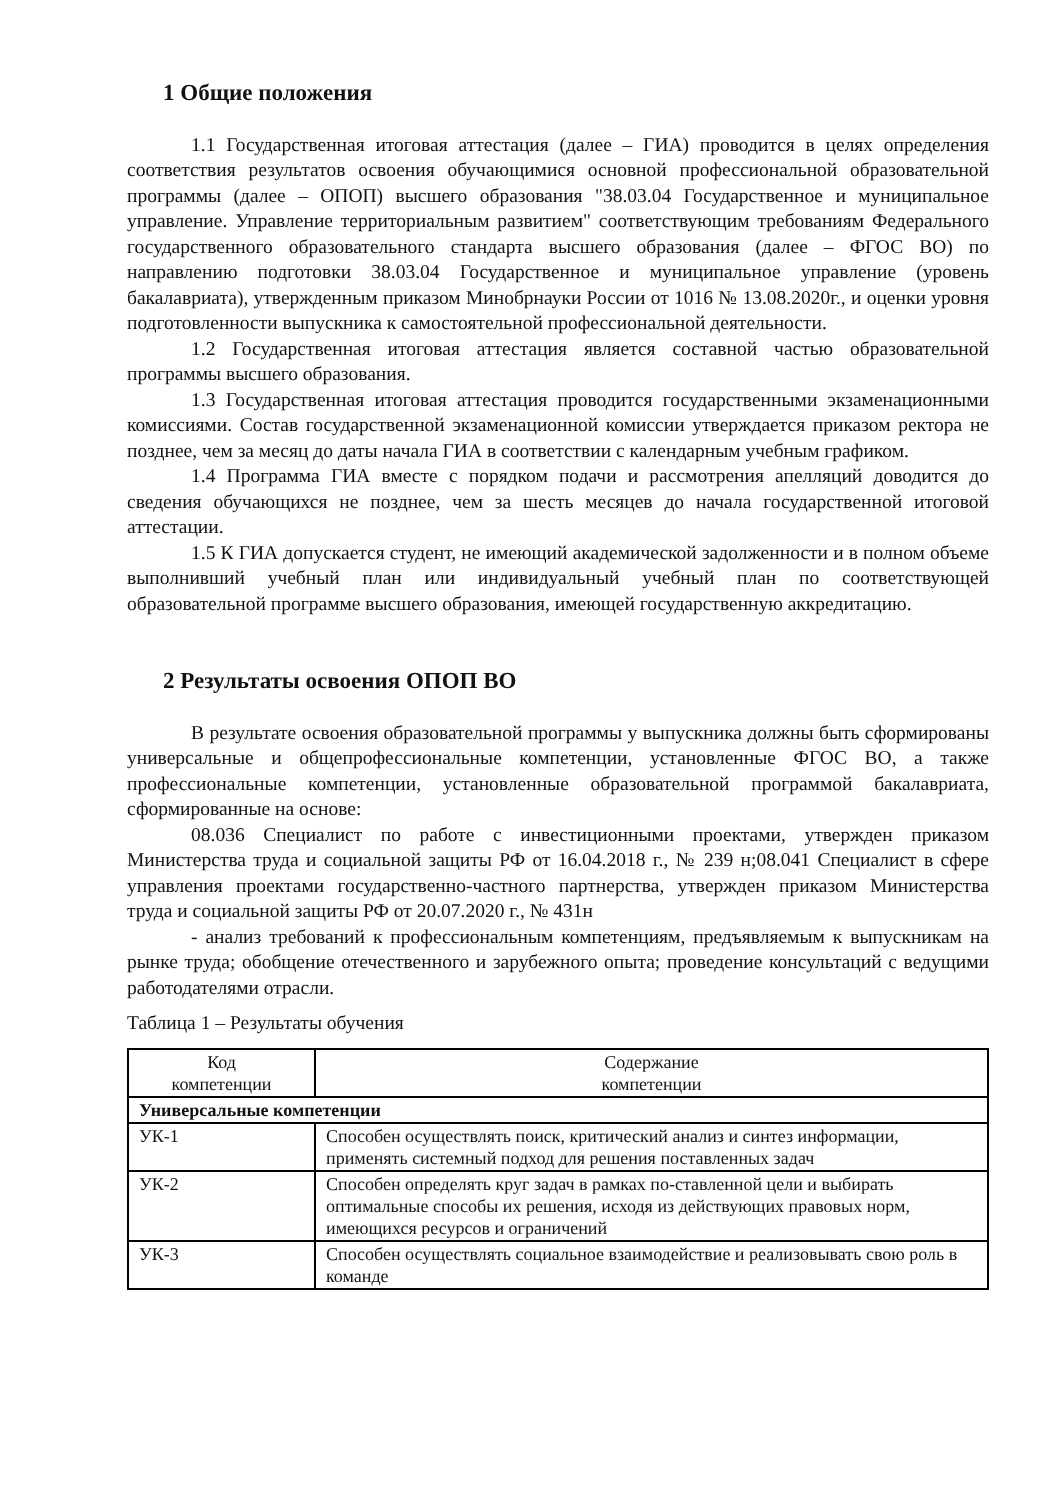1 Общие положения
1.1 Государственная итоговая аттестация (далее – ГИА) проводится в целях определения соответствия результатов освоения обучающимися основной профессиональной образовательной программы (далее – ОПОП) высшего образования "38.03.04 Государственное и муниципальное управление. Управление территориальным развитием" соответствующим требованиям Федерального государственного образовательного стандарта высшего образования (далее – ФГОС ВО) по направлению подготовки 38.03.04 Государственное и муниципальное управление (уровень бакалавриата), утвержденным приказом Минобрнауки России от 1016 № 13.08.2020г., и оценки уровня подготовленности выпускника к самостоятельной профессиональной деятельности.
1.2 Государственная итоговая аттестация является составной частью образовательной программы высшего образования.
1.3 Государственная итоговая аттестация проводится государственными экзаменационными комиссиями. Состав государственной экзаменационной комиссии утверждается приказом ректора не позднее, чем за месяц до даты начала ГИА в соответствии с календарным учебным графиком.
1.4 Программа ГИА вместе с порядком подачи и рассмотрения апелляций доводится до сведения обучающихся не позднее, чем за шесть месяцев до начала государственной итоговой аттестации.
1.5 К ГИА допускается студент, не имеющий академической задолженности и в полном объеме выполнивший учебный план или индивидуальный учебный план по соответствующей образовательной программе высшего образования, имеющей государственную аккредитацию.
2 Результаты освоения ОПОП ВО
В результате освоения образовательной программы у выпускника должны быть сформированы универсальные и общепрофессиональные компетенции, установленные ФГОС ВО, а также профессиональные компетенции, установленные образовательной программой бакалавриата, сформированные на основе:
08.036 Специалист по работе с инвестиционными проектами, утвержден приказом Министерства труда и социальной защиты РФ от 16.04.2018 г., № 239 н;08.041 Специалист в сфере управления проектами государственно-частного партнерства, утвержден приказом Министерства труда и социальной защиты РФ от 20.07.2020 г., № 431н
- анализ требований к профессиональным компетенциям, предъявляемым к выпускникам на рынке труда; обобщение отечественного и зарубежного опыта; проведение консультаций с ведущими работодателями отрасли.
Таблица 1 – Результаты обучения
| Код компетенции | Содержание компетенции |
| --- | --- |
| Универсальные компетенции | |
| УК-1 | Способен осуществлять поиск, критический анализ и синтез информации, применять системный подход для решения поставленных задач |
| УК-2 | Способен определять круг задач в рамках по-ставленной цели и выбирать оптимальные способы их решения, исходя из действующих правовых норм, имеющихся ресурсов и ограничений |
| УК-3 | Способен осуществлять социальное взаимодействие и реализовывать свою роль в команде |